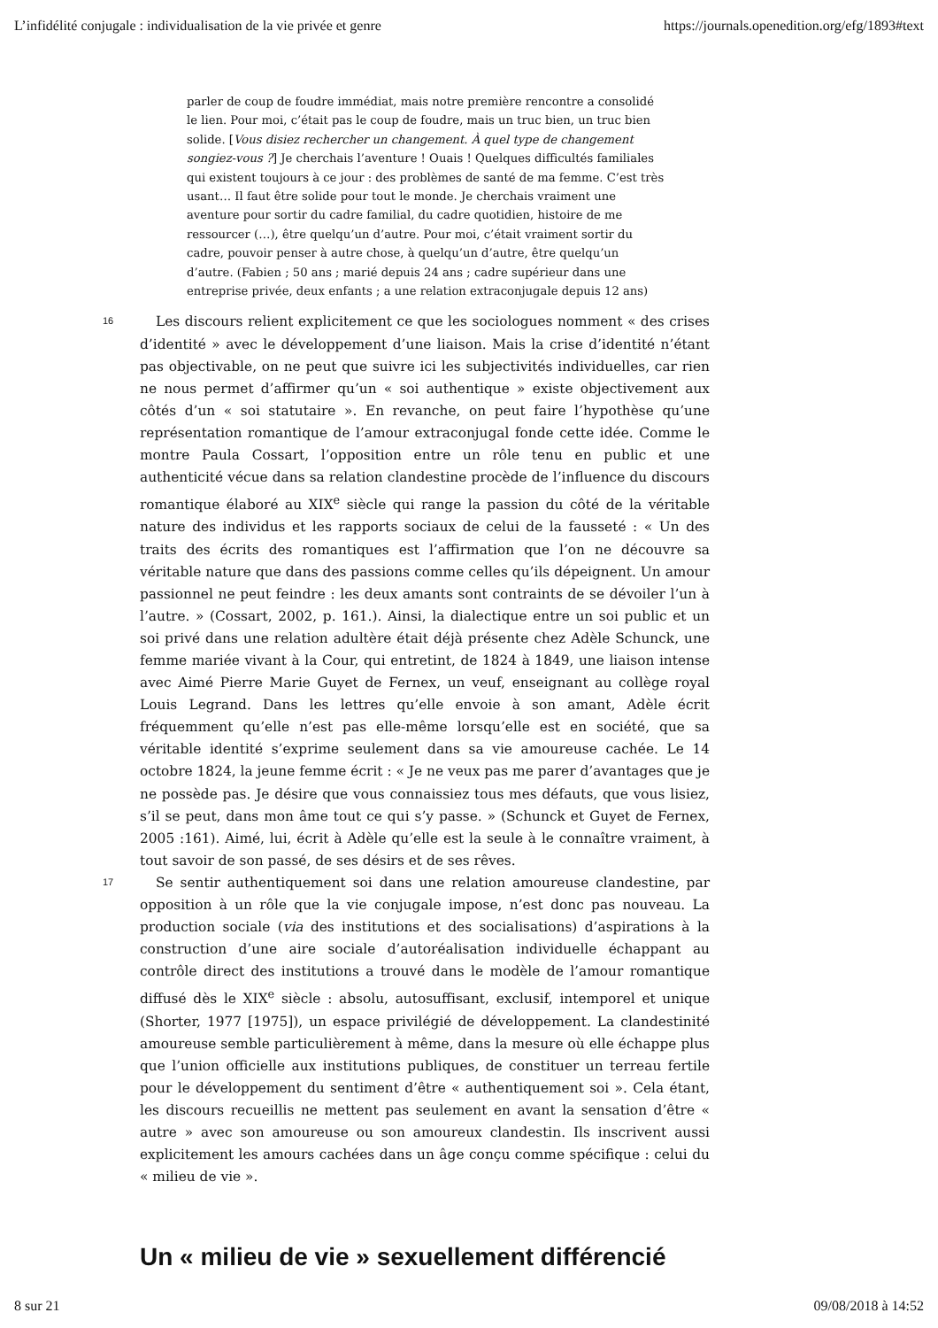L’infidélité conjugale : individualisation de la vie privée et genre https://journals.openedition.org/efg/1893#text
parler de coup de foudre immédiat, mais notre première rencontre a consolidé le lien. Pour moi, c’était pas le coup de foudre, mais un truc bien, un truc bien solide. [Vous disiez rechercher un changement. À quel type de changement songiez-vous ?] Je cherchais l’aventure ! Ouais ! Quelques difficultés familiales qui existent toujours à ce jour : des problèmes de santé de ma femme. C’est très usant… Il faut être solide pour tout le monde. Je cherchais vraiment une aventure pour sortir du cadre familial, du cadre quotidien, histoire de me ressourcer (…), être quelqu’un d’autre. Pour moi, c’était vraiment sortir du cadre, pouvoir penser à autre chose, à quelqu’un d’autre, être quelqu’un d’autre. (Fabien ; 50 ans ; marié depuis 24 ans ; cadre supérieur dans une entreprise privée, deux enfants ; a une relation extraconjugale depuis 12 ans)
16
Les discours relient explicitement ce que les sociologues nomment « des crises d’identité » avec le développement d’une liaison. Mais la crise d’identité n’étant pas objectivable, on ne peut que suivre ici les subjectivités individuelles, car rien ne nous permet d’affirmer qu’un « soi authentique » existe objectivement aux côtés d’un « soi statutaire ». En revanche, on peut faire l’hypothèse qu’une représentation romantique de l’amour extraconjugal fonde cette idée. Comme le montre Paula Cossart, l’opposition entre un rôle tenu en public et une authenticité vécue dans sa relation clandestine procède de l’influence du discours romantique élaboré au XIX<sup>e</sup> siècle qui range la passion du côté de la véritable nature des individus et les rapports sociaux de celui de la fausseté : « Un des traits des écrits des romantiques est l’affirmation que l’on ne découvre sa véritable nature que dans des passions comme celles qu’ils dépeignent. Un amour passionnel ne peut feindre : les deux amants sont contraints de se dévoiler l’un à l’autre. » (Cossart, 2002, p. 161.). Ainsi, la dialectique entre un soi public et un soi privé dans une relation adultère était déjà présente chez Adèle Schunck, une femme mariée vivant à la Cour, qui entretint, de 1824 à 1849, une liaison intense avec Aimé Pierre Marie Guyet de Fernex, un veuf, enseignant au collège royal Louis Legrand. Dans les lettres qu’elle envoie à son amant, Adèle écrit fréquemment qu’elle n’est pas elle-même lorsqu’elle est en société, que sa véritable identité s’exprime seulement dans sa vie amoureuse cachée. Le 14 octobre 1824, la jeune femme écrit : « Je ne veux pas me parer d’avantages que je ne possède pas. Je désire que vous connaissiez tous mes défauts, que vous lisiez, s’il se peut, dans mon âme tout ce qui s’y passe. » (Schunck et Guyet de Fernex, 2005 :161). Aimé, lui, écrit à Adèle qu’elle est la seule à le connaître vraiment, à tout savoir de son passé, de ses désirs et de ses rêves.
17
Se sentir authentiquement soi dans une relation amoureuse clandestine, par opposition à un rôle que la vie conjugale impose, n’est donc pas nouveau. La production sociale (via des institutions et des socialisations) d’aspirations à la construction d’une aire sociale d’autoréalisation individuelle échappant au contrôle direct des institutions a trouvé dans le modèle de l’amour romantique diffusé dès le XIX<sup>e</sup> siècle : absolu, autosuffisant, exclusif, intemporel et unique (Shorter, 1977 [1975]), un espace privilégié de développement. La clandestinité amoureuse semble particulièrement à même, dans la mesure où elle échappe plus que l’union officielle aux institutions publiques, de constituer un terreau fertile pour le développement du sentiment d’être « authentiquement soi ». Cela étant, les discours recueillis ne mettent pas seulement en avant la sensation d’être « autre » avec son amoureuse ou son amoureux clandestin. Ils inscrivent aussi explicitement les amours cachées dans un âge conçu comme spécifique : celui du « milieu de vie ».
Un « milieu de vie » sexuellement différencié
8 sur 21 09/08/2018 à 14:52